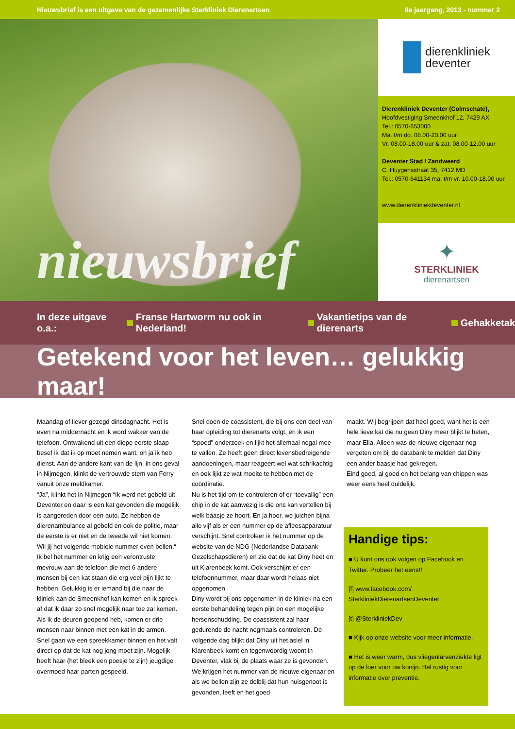Nieuwsbrief is een uitgave van de gezamenlijke Sterkliniek Dierenartsen 8e jaargang, 2013 - nummer 2
nieuwsbrief
dierenkliniek
deventer
Dierenkliniek Deventer (Colmschate),
Hoofdvestiging Smeenkhof 12, 7429 AX
Tel.: 0570-653000
Ma. t/m do. 08.00-20.00 uur
Vr. 08.00-18.00 uur & zat. 08.00-12.00 uur
Deventer Stad / Zandweerd
C. Huygensstraat 35, 7412 MD
Tel.: 0570-641134 ma. t/m vr. 10.00-18.00 uur
www.dierenkliniekdeventer.nl
✦
STERKLINIEK
dierenartsen
In deze uitgave o.a.: Franse Hartworm nu ook in Nederland! Vakantietips van de dierenarts Gehakketak
Getekend voor het leven… gelukkig maar!
Maandag of liever gezegd dinsdagnacht. Het is even na middernacht en ik word wakker van de telefoon. Ontwakend uit een diepe eerste slaap besef ik dat ik op moet nemen want, oh ja ik heb dienst. Aan de andere kant van de lijn, in ons geval in Nijmegen, klinkt de vertrouwde stem van Ferry vanuit onze meldkamer.
“Ja”, klinkt het in Nijmegen “Ik werd net gebeld uit Deventer en daar is een kat gevonden die mogelijk is aangereden door een auto. Ze hebben de dierenambulance al gebeld en ook de politie, maar de eerste is er niet en de tweede wil niet komen. Wil jij het volgende mobiele nummer even bellen.“
Ik bel het nummer en krijg een verontruste mevrouw aan de telefoon die met 6 andere mensen bij een kat staan die erg veel pijn lijkt te hebben. Gelukkig is er iemand bij die naar de kliniek aan de Smeenkhof kan komen en ik spreek af dat ik daar zo snel mogelijk naar toe zal komen.
Als ik de deuren geopend heb, komen er drie mensen naar binnen met een kat in de armen. Snel gaan we een spreekkamer binnen en het valt direct op dat de kat nog jong moet zijn. Mogelijk heeft haar (het bleek een poesje te zijn) jeugdige overmoed haar parten gespeeld.
Snel doen de coassistent, die bij ons een deel van haar opleiding tot dierenarts volgt, en ik een “spoed” onderzoek en lijkt het allemaal nogal mee te vallen. Ze heeft geen direct levensbedreigende aandoeningen, maar reageert wel wat schrikachtig en ook lijkt ze wat moeite te hebben met de coördinatie.
Nu is het tijd om te controleren of er “toevallig” een chip in de kat aanwezig is die ons kan vertellen bij welk baasje ze hoort. En ja hoor, we juichen bijna alle vijf als er een nummer op de afleesapparatuur verschijnt. Snel controleer ik het nummer op de website van de NDG (Nederlandse Databank Gezelschapsdieren) en zie dat de kat Diny heet en uit Klarenbeek komt. Ook verschijnt er een telefoonnummer, maar daar wordt helaas niet opgenomen.
Diny wordt bij ons opgenomen in de kliniek na een eerste behandeling tegen pijn en een mogelijke hersenschudding. De coassistent zal haar gedurende de nacht nogmaals controleren. De volgende dag blijkt dat Diny uit het asiel in Klarenbeek komt en tegenwoordig woont in Deventer, vlak bij de plaats waar ze is gevonden. We krijgen het nummer van de nieuwe eigenaar en als we bellen zijn ze dolblij dat hun huisgenoot is gevonden, leeft en het goed
maakt. Wij begrijpen dat heel goed, want het is een hele lieve kat die nu geen Diny meer blijkt te heten, maar Ella. Alleen was de nieuwe eigenaar nog vergeten om bij de databank te melden dat Diny een ander baasje had gekregen.
Eind goed, al goed en het belang van chippen was weer eens heel duidelijk.
Handige tips:
■ U kunt ons ook volgen op Facebook en Twitter. Probeer het eens!!
[f] www.facebook.com/ SterkliniekDierenartsenDeventer
[t] @SterkliniekDev
■ Kijk op onze website voor meer informatie.
■ Het is weer warm, dus vliegenlarvenziekte ligt op de loer voor uw konijn. Bel rustig voor informatie over preventie.